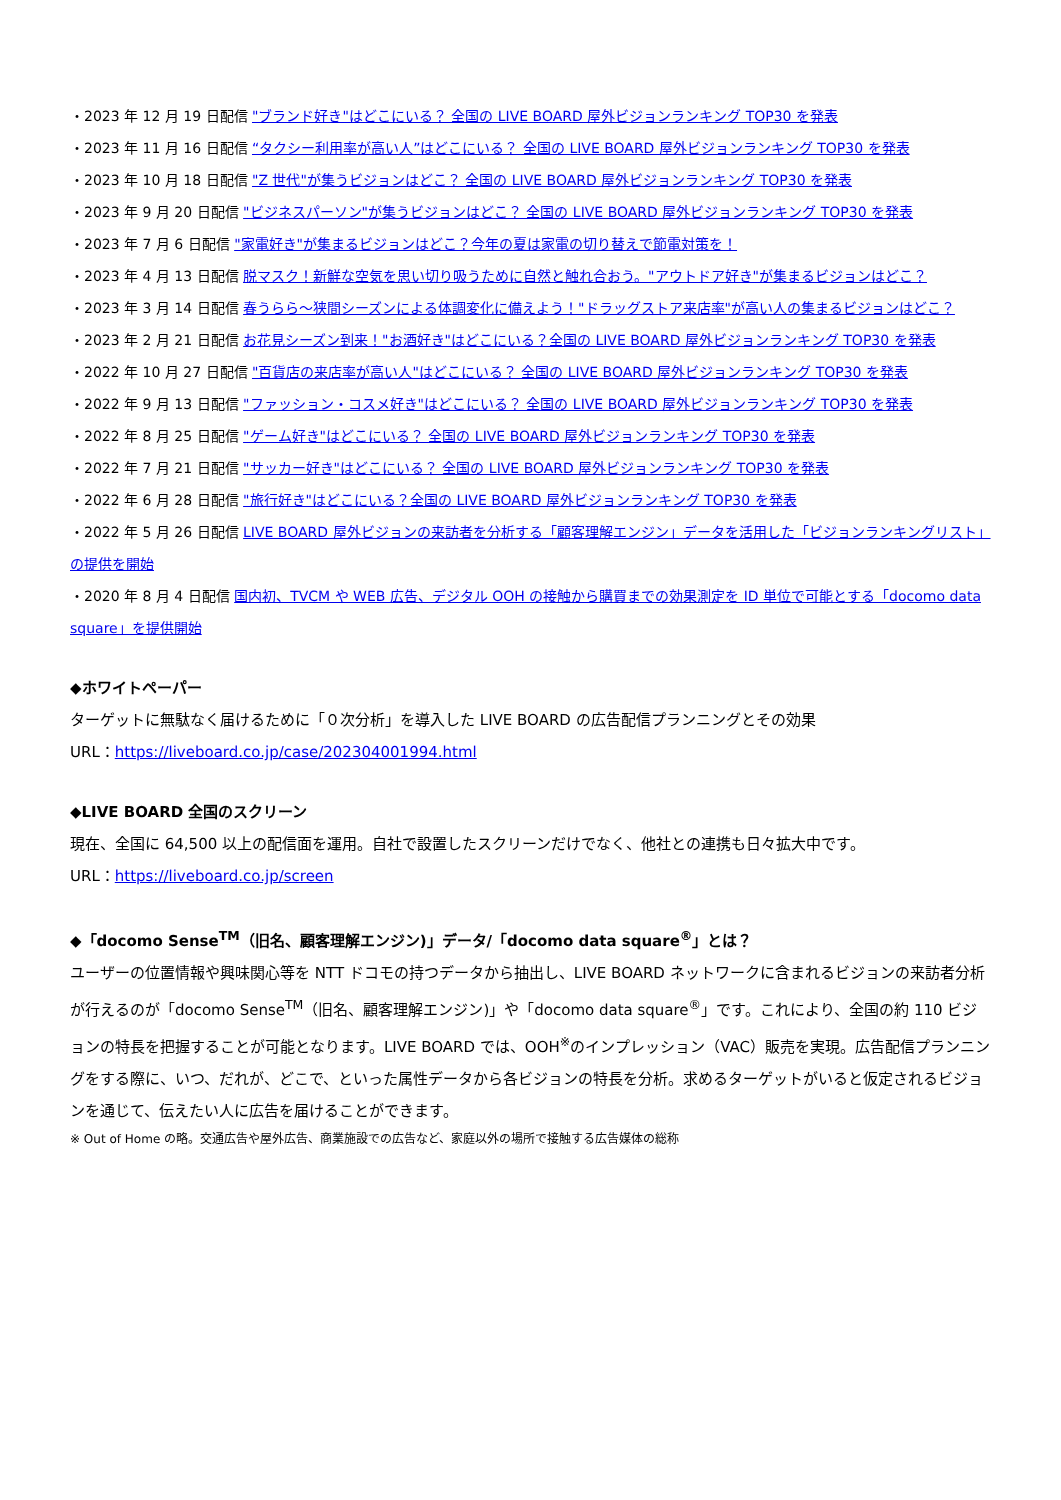・2023 年 12 月 19 日配信 "ブランド好き"はどこにいる？ 全国の LIVE BOARD 屋外ビジョンランキング TOP30 を発表
・2023 年 11 月 16 日配信 “タクシー利用率が高い人”はどこにいる？ 全国の LIVE BOARD 屋外ビジョンランキング TOP30 を発表
・2023 年 10 月 18 日配信 "Z 世代"が集うビジョンはどこ？ 全国の LIVE BOARD 屋外ビジョンランキング TOP30 を発表
・2023 年 9 月 20 日配信 "ビジネスパーソン"が集うビジョンはどこ？ 全国の LIVE BOARD 屋外ビジョンランキング TOP30 を発表
・2023 年 7 月 6 日配信 "家電好き"が集まるビジョンはどこ？今年の夏は家電の切り替えで節電対策を！
・2023 年 4 月 13 日配信 脱マスク！新鮮な空気を思い切り吸うために自然と触れ合おう。"アウトドア好き"が集まるビジョンはどこ？
・2023 年 3 月 14 日配信 春うらら～狭間シーズンによる体調変化に備えよう！"ドラッグストア来店率"が高い人の集まるビジョンはどこ？
・2023 年 2 月 21 日配信 お花見シーズン到来！"お酒好き"はどこにいる？全国の LIVE BOARD 屋外ビジョンランキング TOP30 を発表
・2022 年 10 月 27 日配信 "百貨店の来店率が高い人"はどこにいる？ 全国の LIVE BOARD 屋外ビジョンランキング TOP30 を発表
・2022 年 9 月 13 日配信 "ファッション・コスメ好き"はどこにいる？ 全国の LIVE BOARD 屋外ビジョンランキング TOP30 を発表
・2022 年 8 月 25 日配信 "ゲーム好き"はどこにいる？ 全国の LIVE BOARD 屋外ビジョンランキング TOP30 を発表
・2022 年 7 月 21 日配信 "サッカー好き"はどこにいる？ 全国の LIVE BOARD 屋外ビジョンランキング TOP30 を発表
・2022 年 6 月 28 日配信 "旅行好き"はどこにいる？全国の LIVE BOARD 屋外ビジョンランキング TOP30 を発表
・2022 年 5 月 26 日配信 LIVE BOARD 屋外ビジョンの来訪者を分析する「顧客理解エンジン」データを活用した「ビジョンランキングリスト」の提供を開始
・2020 年 8 月 4 日配信 国内初、TVCM や WEB 広告、デジタル OOH の接触から購買までの効果測定を ID 単位で可能とする「docomo data square」を提供開始
◆ホワイトペーパー
ターゲットに無駄なく届けるために「０次分析」を導入した LIVE BOARD の広告配信プランニングとその効果
URL：https://liveboard.co.jp/case/202304001994.html
◆LIVE BOARD 全国のスクリーン
現在、全国に 64,500 以上の配信面を運用。自社で設置したスクリーンだけでなく、他社との連携も日々拡大中です。
URL：https://liveboard.co.jp/screen
◆「docomo Sense<sup>TM</sup>（旧名、顧客理解エンジン)」データ/「docomo data square<sup>®</sup>」とは？
ユーザーの位置情報や興味関心等を NTT ドコモの持つデータから抽出し、LIVE BOARD ネットワークに含まれるビジョンの来訪者分析が行えるのが「docomo Sense<sup>TM</sup>（旧名、顧客理解エンジン)」や「docomo data square<sup>®</sup>」です。これにより、全国の約 110 ビジョンの特長を把握することが可能となります。LIVE BOARD では、OOH<sup>※</sup>のインプレッション（VAC）販売を実現。広告配信プランニングをする際に、いつ、だれが、どこで、といった属性データから各ビジョンの特長を分析。求めるターゲットがいると仮定されるビジョンを通じて、伝えたい人に広告を届けることができます。
※ Out of Home の略。交通広告や屋外広告、商業施設での広告など、家庭以外の場所で接触する広告媒体の総称